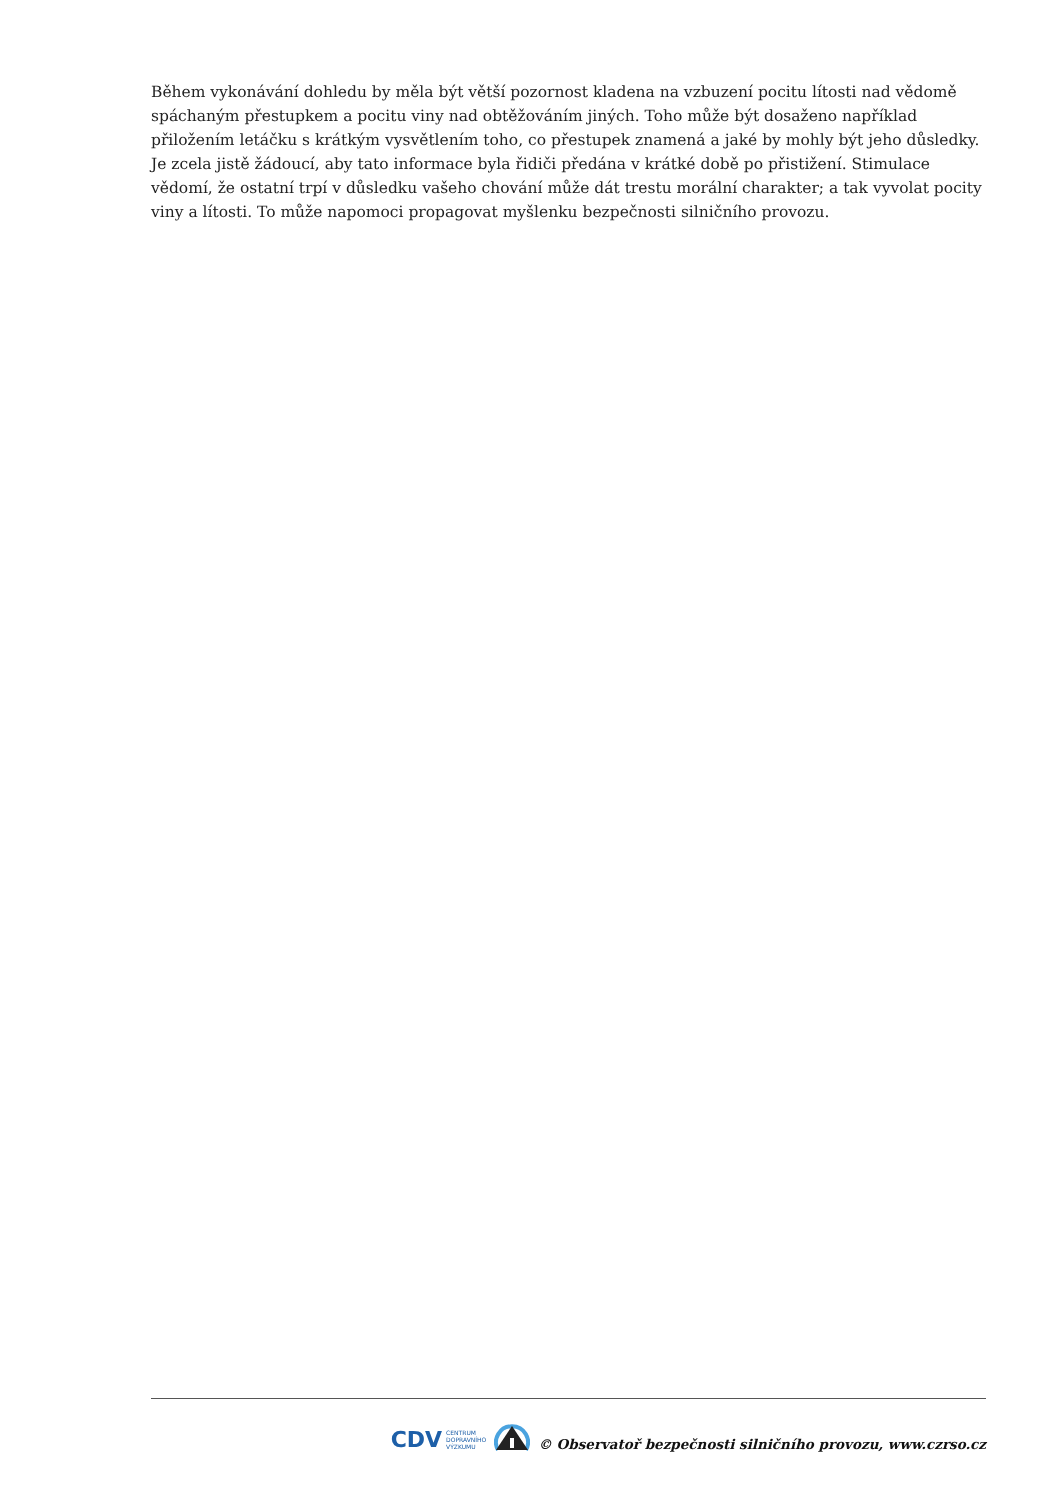Během vykonávání dohledu by měla být větší pozornost kladena na vzbuzení pocitu lítosti nad vědomě spáchaným přestupkem a pocitu viny nad obtěžováním jiných. Toho může být dosaženo například přiložením letáčku s krátkým vysvětlením toho, co přestupek znamená a jaké by mohly být jeho důsledky. Je zcela jistě žádoucí, aby tato informace byla řidiči předána v krátké době po přistižení. Stimulace vědomí, že ostatní trpí v důsledku vašeho chování může dát trestu morální charakter; a tak vyvolat pocity viny a lítosti. To může napomoci propagovat myšlenku bezpečnosti silničního provozu.
CDV CENTRUM
DOPRAVNÍHO
VÝZKUMU
© Observatoř bezpečnosti silničního provozu, www.czrso.cz